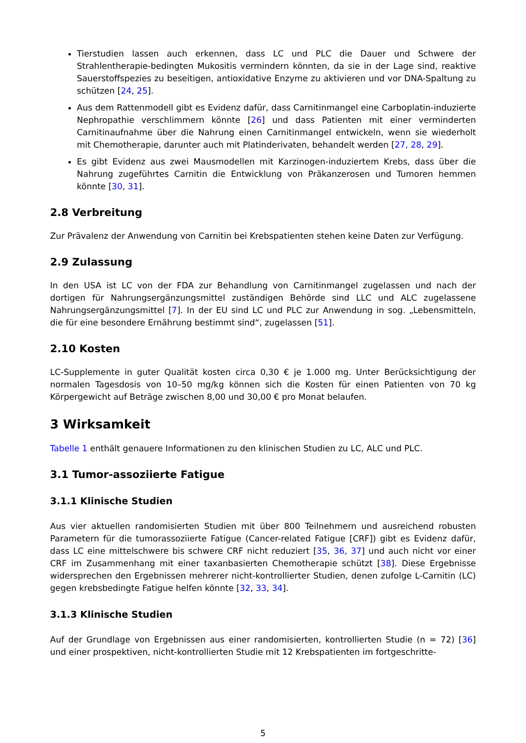Tierstudien lassen auch erkennen, dass LC und PLC die Dauer und Schwere der Strahlentherapie-bedingten Mukositis vermindern könnten, da sie in der Lage sind, reaktive Sauerstoffspezies zu beseitigen, antioxidative Enzyme zu aktivieren und vor DNA-Spaltung zu schützen [24, 25].
Aus dem Rattenmodell gibt es Evidenz dafür, dass Carnitinmangel eine Carboplatin-induzierte Nephropathie verschlimmern könnte [26] und dass Patienten mit einer verminderten Carnitinaufnahme über die Nahrung einen Carnitinmangel entwickeln, wenn sie wiederholt mit Chemotherapie, darunter auch mit Platinderivaten, behandelt werden [27, 28, 29].
Es gibt Evidenz aus zwei Mausmodellen mit Karzinogen-induziertem Krebs, dass über die Nahrung zugeführtes Carnitin die Entwicklung von Präkanzerosen und Tumoren hemmen könnte [30, 31].
2.8 Verbreitung
Zur Prävalenz der Anwendung von Carnitin bei Krebspatienten stehen keine Daten zur Verfügung.
2.9 Zulassung
In den USA ist LC von der FDA zur Behandlung von Carnitinmangel zugelassen und nach der dortigen für Nahrungsergänzungsmittel zuständigen Behörde sind LLC und ALC zugelassene Nahrungsergänzungsmittel [7]. In der EU sind LC und PLC zur Anwendung in sog. „Lebensmitteln, die für eine besondere Ernährung bestimmt sind“, zugelassen [51].
2.10 Kosten
LC-Supplemente in guter Qualität kosten circa 0,30 € je 1.000 mg. Unter Berücksichtigung der normalen Tagesdosis von 10–50 mg/kg können sich die Kosten für einen Patienten von 70 kg Körpergewicht auf Beträge zwischen 8,00 und 30,00 € pro Monat belaufen.
3 Wirksamkeit
Tabelle 1 enthält genauere Informationen zu den klinischen Studien zu LC, ALC und PLC.
3.1 Tumor-assoziierte Fatigue
3.1.1 Klinische Studien
Aus vier aktuellen randomisierten Studien mit über 800 Teilnehmern und ausreichend robusten Parametern für die tumorassoziierte Fatigue (Cancer-related Fatigue [CRF]) gibt es Evidenz dafür, dass LC eine mittelschwere bis schwere CRF nicht reduziert [35, 36, 37] und auch nicht vor einer CRF im Zusammenhang mit einer taxanbasierten Chemotherapie schützt [38]. Diese Ergebnisse widersprechen den Ergebnissen mehrerer nicht-kontrollierter Studien, denen zufolge L-Carnitin (LC) gegen krebsbedingte Fatigue helfen könnte [32, 33, 34].
3.1.3 Klinische Studien
Auf der Grundlage von Ergebnissen aus einer randomisierten, kontrollierten Studie (n = 72) [36] und einer prospektiven, nicht-kontrollierten Studie mit 12 Krebspatienten im fortgeschritte-
5